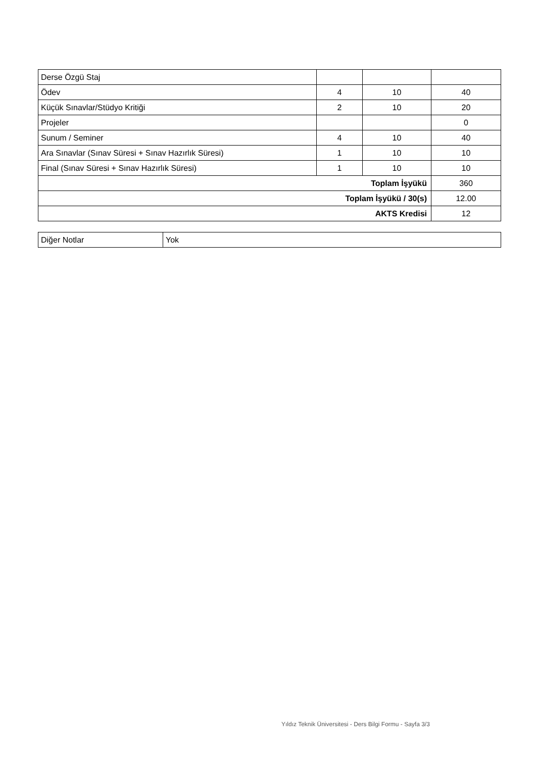| Derse Özgü Staj | | | |
| Ödev | 4 | 10 | 40 |
| Küçük Sınavlar/Stüdyo Kritiği | 2 | 10 | 20 |
| Projeler | | | 0 |
| Sunum / Seminer | 4 | 10 | 40 |
| Ara Sınavlar (Sınav Süresi + Sınav Hazırlık Süresi) | 1 | 10 | 10 |
| Final (Sınav Süresi + Sınav Hazırlık Süresi) | 1 | 10 | 10 |
| Toplam İşyükü | | | 360 |
| Toplam İşyükü / 30(s) | | | 12.00 |
| AKTS Kredisi | | | 12 |
| Diğer Notlar | Yok |
Yıldız Teknik Üniversitesi - Ders Bilgi Formu - Sayfa 3/3